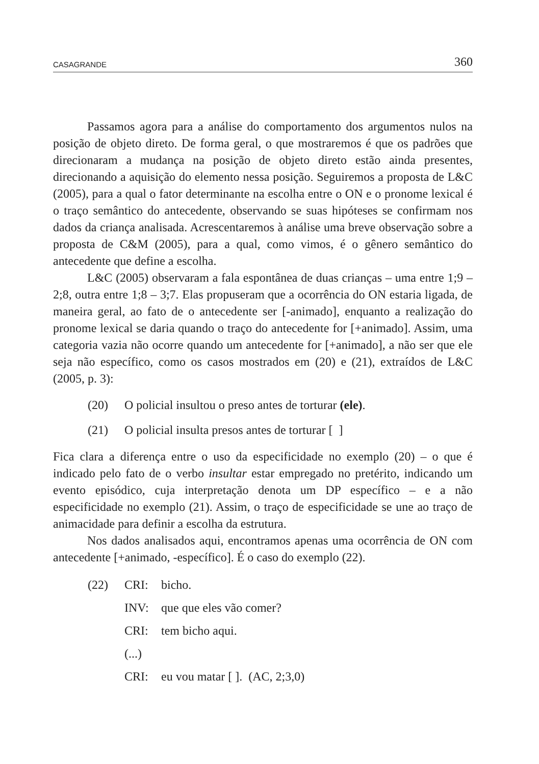CASAGRANDE 360
Passamos agora para a análise do comportamento dos argumentos nulos na posição de objeto direto. De forma geral, o que mostraremos é que os padrões que direcionaram a mudança na posição de objeto direto estão ainda presentes, direcionando a aquisição do elemento nessa posição. Seguiremos a proposta de L&C (2005), para a qual o fator determinante na escolha entre o ON e o pronome lexical é o traço semântico do antecedente, observando se suas hipóteses se confirmam nos dados da criança analisada. Acrescentaremos à análise uma breve observação sobre a proposta de C&M (2005), para a qual, como vimos, é o gênero semântico do antecedente que define a escolha.
L&C (2005) observaram a fala espontânea de duas crianças – uma entre 1;9 – 2;8, outra entre 1;8 – 3;7. Elas propuseram que a ocorrência do ON estaria ligada, de maneira geral, ao fato de o antecedente ser [-animado], enquanto a realização do pronome lexical se daria quando o traço do antecedente for [+animado]. Assim, uma categoria vazia não ocorre quando um antecedente for [+animado], a não ser que ele seja não específico, como os casos mostrados em (20) e (21), extraídos de L&C (2005, p. 3):
(20) O policial insultou o preso antes de torturar (ele).
(21) O policial insulta presos antes de torturar [ ]
Fica clara a diferença entre o uso da especificidade no exemplo (20) – o que é indicado pelo fato de o verbo insultar estar empregado no pretérito, indicando um evento episódico, cuja interpretação denota um DP específico – e a não especificidade no exemplo (21). Assim, o traço de especificidade se une ao traço de animacidade para definir a escolha da estrutura.
Nos dados analisados aqui, encontramos apenas uma ocorrência de ON com antecedente [+animado, -específico]. É o caso do exemplo (22).
(22) CRI: bicho.
INV: que que eles vão comer?
CRI: tem bicho aqui.
(...)
CRI: eu vou matar [ ]. (AC, 2;3,0)